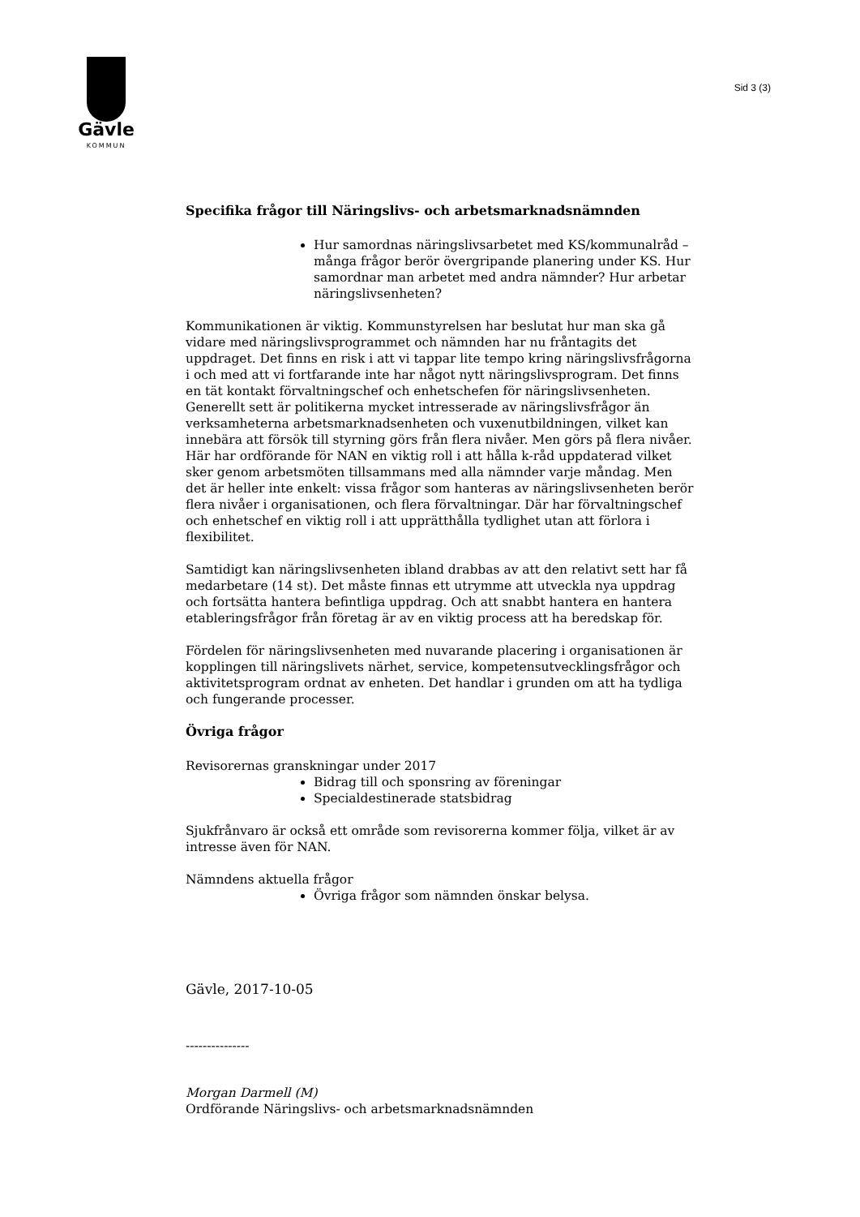Gävle
KOMMUN
Sid 3 (3)
Specifika frågor till Näringslivs- och arbetsmarknadsnämnden
Hur samordnas näringslivsarbetet med KS/kommunalråd – många frågor berör övergripande planering under KS. Hur samordnar man arbetet med andra nämnder? Hur arbetar näringslivsenheten?
Kommunikationen är viktig. Kommunstyrelsen har beslutat hur man ska gå vidare med näringslivsprogrammet och nämnden har nu fråntagits det uppdraget. Det finns en risk i att vi tappar lite tempo kring näringslivsfrågorna i och med att vi fortfarande inte har något nytt näringslivsprogram. Det finns en tät kontakt förvaltningschef och enhetschefen för näringslivsenheten. Generellt sett är politikerna mycket intresserade av näringslivsfrågor än verksamheterna arbetsmarknadsenheten och vuxenutbildningen, vilket kan innebära att försök till styrning görs från flera nivåer. Men görs på flera nivåer. Här har ordförande för NAN en viktig roll i att hålla k-råd uppdaterad vilket sker genom arbetsmöten tillsammans med alla nämnder varje måndag. Men det är heller inte enkelt: vissa frågor som hanteras av näringslivsenheten berör flera nivåer i organisationen, och flera förvaltningar. Där har förvaltningschef och enhetschef en viktig roll i att upprätthålla tydlighet utan att förlora i flexibilitet.
Samtidigt kan näringslivsenheten ibland drabbas av att den relativt sett har få medarbetare (14 st). Det måste finnas ett utrymme att utveckla nya uppdrag och fortsätta hantera befintliga uppdrag. Och att snabbt hantera en hantera etableringsfrågor från företag är av en viktig process att ha beredskap för.
Fördelen för näringslivsenheten med nuvarande placering i organisationen är kopplingen till näringslivets närhet, service, kompetensutvecklingsfrågor och aktivitetsprogram ordnat av enheten. Det handlar i grunden om att ha tydliga och fungerande processer.
Övriga frågor
Revisorernas granskningar under 2017
Bidrag till och sponsring av föreningar
Specialdestinerade statsbidrag
Sjukfrånvaro är också ett område som revisorerna kommer följa, vilket är av intresse även för NAN.
Nämndens aktuella frågor
Övriga frågor som nämnden önskar belysa.
Gävle, 2017-10-05
---------------
Morgan Darmell (M)
Ordförande Näringslivs- och arbetsmarknadsnämnden